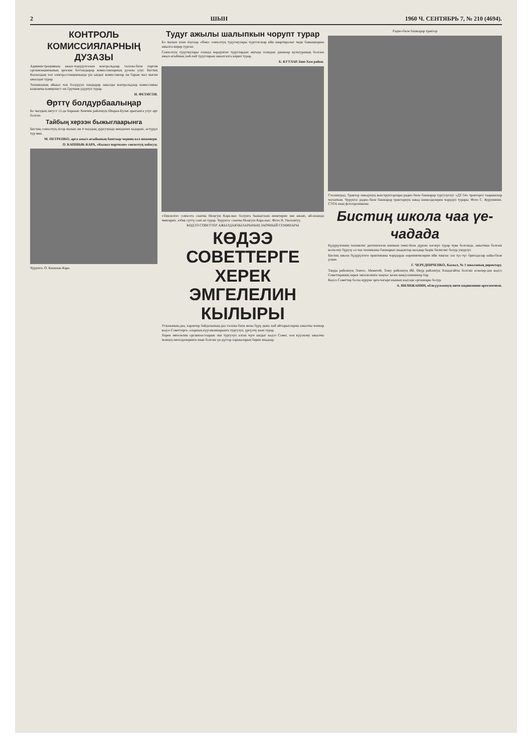2 ШЫН 1960 Ч. СЕНТЯБРЬ 7, № 210 (4694).
КОНТРОЛЬ КОМИССИЯЛАРНЫҢ ДУЗАЗЫ
Администрацияның ажыл-чорудулгазын контрольдаар талазы-биле партия организациязының эргезин боттандырар комиссияларның дузазы улуг. Бистиң Кызылдың төп электростанциязында үш ындыг комиссиялар ам барык чыл чыгам ажылдап турар.
Техниканың айыыл чок болуруун хандырар ажылды контрольдаар комиссияны каңнакчы коммунист эш Гручнев удуртуп турар.
И. ФЕТИСОВ.
Өрттү болдурбаалыңар
Бо чылдың август 11-де Барыын Хемчик районнуң Шыраа-Булак арыгынга улуг өрт болган.
Тайбың херээн быжыглаарынга
Бистиң совхозтуң шээр малын ам 4 чылдың дургузунда мендилеп кадарып, өстүрүп тур мен.
М. ПЕТРЕНКО, арга ажыл-агыйының баштаар черниң кол инженери.
О. КАПШЫК-КАРА, «Кызыл партизан» совхозтуң хойжузу.
Чурукта: О. Капшык-Кара.
Тудуг ажылы шалыпкын чорупт турар
Бо чылын план ёзугаар «Өөк» совхозтуң тудугжулары чурттаглаар ийи квартиралыг чеди бажыңнарны ажылга кирер турган.
Совхозтуң тудугжулары планда көрдүнген тудуглардан аңгыда пландан дашкаар культураның болгаш ажыл-агыйның хөй-хөй тудугларын ажылгалга кирип турар.
Б. КУУЛАР. Бии-Хем район.
«Тиилелге» совхозта саанчы Моңгуш Кара-кыс болунга быжыглаан инектерин эки ажаап, өй-шаанда чемгерип, элбек сүттү саап ап турар. Чурукта: саанчы Моңгуш Кара-кыс. Фото В. Уколовтуу.
КӨДЭЭ СОВЕТТЕР АЖЫЛДАКЧЫЛАРЫНЫҢ ЗАОЧНЫЙ СЕМИНАРЫ
КӨДЭЭ СОВЕТТЕРГЕ ХЕРЕК ЭМГЕЛЕЛИН КЫЛЫРЫ
Утказының-даа, характер байдалының-даа талазы-биле янзы бүрү дыка хөй айтырыгларны ажылчы чоннар көдээ Советтерге, оларның күүсекомнарынга тургузуп, үргүлчү каап турар.
Херек эмгелелин организастаарын эки тургузуп алган чүге ындыг көдээ Совет, оон күүскому ажылчы чоннуң негелделеринге шын болгаш үе-дүгээр харыыларын берип шыдаар.
Радио-биле башкарар трактор
Сталинград. Трактор заводунуң конструкторлары радио-биле башкарар тургузуглуг «ДТ-54» тракторга таарыштыр чогааткан. Чурукта: радио-биле башкарар тракторнуң завод шенелделерин чорудуп турары. Фото С. Курунинин. СЭТА-ның фотохрониказы.
Бистиң школа чаа үе-чадада
Бүдүрүлгениң техниктиг дептиилгези шапкын темп-биле дүрген хөгжүп турар чүве болганда, ажылчын болгаш колхозчу бүрүзү ол чаа техниканы башкарып шыдаптар кылдыр бедик билиглиг болур ужурлуг.
Бистиң школа бүдүрүлгеге практиканы чорударда өөреникчилерин ийи чаңгыс аза түс-түс бригадалар аайы-биле үскен.
Г. ЧЕРЕДНИЧЕНКО, Кызыл, № 1 школаның директору.
Таңды районнуң Элегес, Межегей, Тожу районнуң Ий, Өвүр районнуң Хандагайты болгаш өскелер-даа көдээ Советтериниң херек эмгелелинге чаңгыс кезек кемдээшкиннер бар.
Көдээ Советтер болза күрүне эрге-чагыргазының көдээде органнары болур.
А. ВИЛИЖАНИН, облкүүскомнуң нити кидиизинин өргелекчизи.